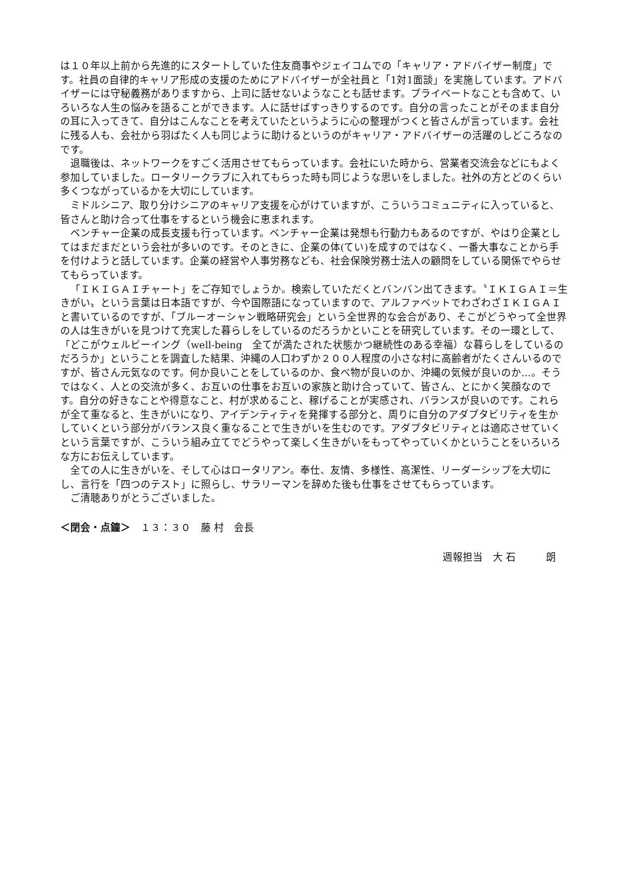は１０年以上前から先進的にスタートしていた住友商事やジェイコムでの「キャリア・アドバイザー制度」です。社員の自律的キャリア形成の支援のためにアドバイザーが全社員と「1対1面談」を実施しています。アドバイザーには守秘義務がありますから、上司に話せないようなことも話せます。プライベートなことも含めて、いろいろな人生の悩みを語ることができます。人に話せばすっきりするのです。自分の言ったことがそのまま自分の耳に入ってきて、自分はこんなことを考えていたというように心の整理がつくと皆さんが言っています。会社に残る人も、会社から羽ばたく人も同じように助けるというのがキャリア・アドバイザーの活躍のしどころなのです。
退職後は、ネットワークをすごく活用させてもらっています。会社にいた時から、営業者交流会などにもよく参加していました。ロータリークラブに入れてもらった時も同じような思いをしました。社外の方とどのくらい多くつながっているかを大切にしています。
ミドルシニア、取り分けシニアのキャリア支援を心がけていますが、こういうコミュニティに入っていると、皆さんと助け合って仕事をするという機会に恵まれます。
ベンチャー企業の成長支援も行っています。ベンチャー企業は発想も行動力もあるのですが、やはり企業としてはまだまだという会社が多いのです。そのときに、企業の体(てい)を成すのではなく、一番大事なことから手を付けようと話しています。企業の経営や人事労務なども、社会保険労務士法人の顧問をしている関係でやらせてもらっています。
「ＩＫＩＧＡＩチャート」をご存知でしょうか。検索していただくとバンバン出てきます。〝ＩＫＩＧＡＩ＝生きがい〟という言葉は日本語ですが、今や国際語になっていますので、アルファベットでわざわざＩＫＩＧＡＩと書いているのですが、「ブルーオーシャン戦略研究会」という全世界的な会合があり、そこがどうやって全世界の人は生きがいを見つけて充実した暮らしをしているのだろうかといことを研究しています。その一環として、「どこがウェルビーイング（well-being　全てが満たされた状態かつ継続性のある幸福）な暮らしをしているのだろうか」ということを調査した結果、沖縄の人口わずか２００人程度の小さな村に高齢者がたくさんいるのですが、皆さん元気なのです。何か良いことをしているのか、食べ物が良いのか、沖縄の気候が良いのか…。そうではなく、人との交流が多く、お互いの仕事をお互いの家族と助け合っていて、皆さん、とにかく笑顔なのです。自分の好きなことや得意なこと、村が求めること、稼げることが実感され、バランスが良いのです。これらが全て重なると、生きがいになり、アイデンティティを発揮する部分と、周りに自分のアダプタビリティを生かしていくという部分がバランス良く重なることで生きがいを生むのです。アダプタビリティとは適応させていくという言葉ですが、こういう組み立てでどうやって楽しく生きがいをもってやっていくかということをいろいろな方にお伝えしています。
全ての人に生きがいを、そして心はロータリアン。奉仕、友情、多様性、高潔性、リーダーシップを大切にし、言行を「四つのテスト」に照らし、サラリーマンを辞めた後も仕事をさせてもらっています。
ご清聴ありがとうございました。
＜閉会・点鐘＞　１３：３０　藤 村　会長
週報担当　大 石　　　朗